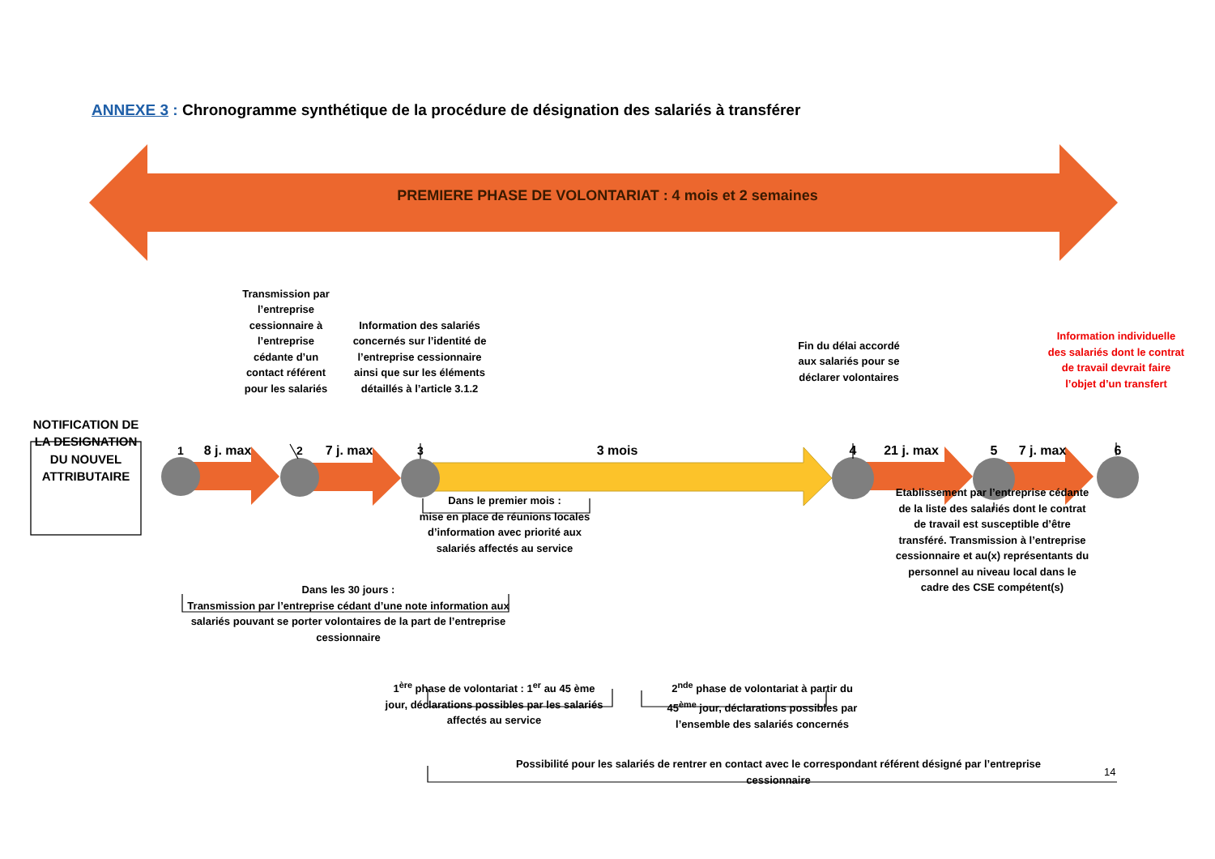ANNEXE 3 : Chronogramme synthétique de la procédure de désignation des salariés à transférer
PREMIERE PHASE DE VOLONTARIAT : 4 mois et 2 semaines
Transmission par l’entreprise cessionnaire à l’entreprise cédante d’un contact référent pour les salariés
Information des salariés concernés sur l’identité de l’entreprise cessionnaire ainsi que sur les éléments détaillés à l’article 3.1.2
Fin du délai accordé aux salariés pour se déclarer volontaires
Information individuelle des salariés dont le contrat de travail devrait faire l’objet d’un transfert
NOTIFICATION DE LA DESIGNATION DU NOUVEL ATTRIBUTAIRE
1
8 j. max
2
7 j. max
3 3 mois 4
21 j. max
5
7 j. max
6
Dans le premier mois :
mise en place de réunions locales d’information avec priorité aux salariés affectés au service
Dans les 30 jours :
Transmission par l’entreprise cédant d’une note information aux salariés pouvant se porter volontaires de la part de l’entreprise cessionnaire
Etablissement par l’entreprise cédante de la liste des salariés dont le contrat de travail est susceptible d’être transféré. Transmission à l’entreprise cessionnaire et au(x) représentants du personnel au niveau local dans le cadre des CSE compétent(s)
1<sup>ère</sup> phase de volontariat : 1<sup>er</sup> au 45 ème jour, déclarations possibles par les salariés affectés au service
2<sup>nde</sup> phase de volontariat à partir du 45<sup>ème</sup> jour, déclarations possibles par l’ensemble des salariés concernés
Possibilité pour les salariés de rentrer en contact avec le correspondant référent désigné par l’entreprise cessionnaire
14